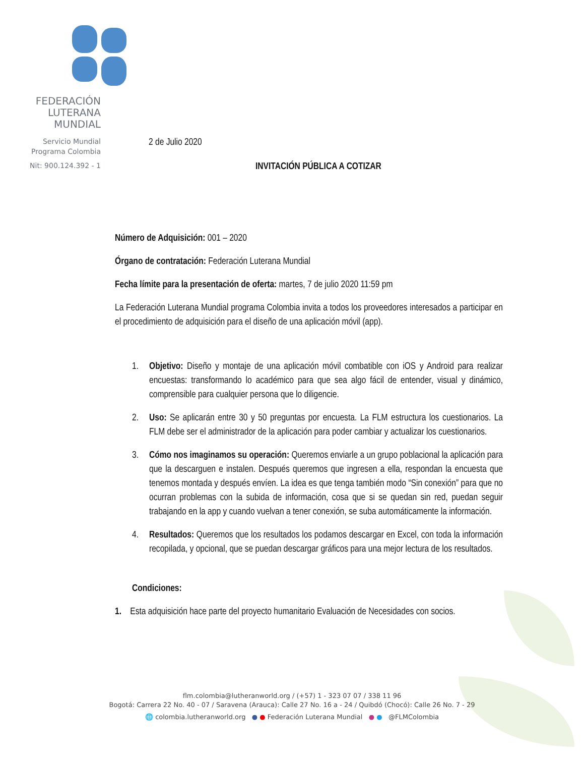FEDERACIÓN
LUTERANA
MUNDIAL
Servicio Mundial
Programa Colombia
Nit: 900.124.392 - 1
2 de Julio 2020
INVITACIÓN PÚBLICA A COTIZAR
Número de Adquisición: 001 – 2020
Órgano de contratación: Federación Luterana Mundial
Fecha límite para la presentación de oferta: martes, 7 de julio 2020 11:59 pm
La Federación Luterana Mundial programa Colombia invita a todos los proveedores interesados a participar en el procedimiento de adquisición para el diseño de una aplicación móvil (app).
1. Objetivo: Diseño y montaje de una aplicación móvil combatible con iOS y Android para realizar encuestas: transformando lo académico para que sea algo fácil de entender, visual y dinámico, comprensible para cualquier persona que lo diligencie.
2. Uso: Se aplicarán entre 30 y 50 preguntas por encuesta. La FLM estructura los cuestionarios. La FLM debe ser el administrador de la aplicación para poder cambiar y actualizar los cuestionarios.
3. Cómo nos imaginamos su operación: Queremos enviarle a un grupo poblacional la aplicación para que la descarguen e instalen. Después queremos que ingresen a ella, respondan la encuesta que tenemos montada y después envíen. La idea es que tenga también modo “Sin conexión” para que no ocurran problemas con la subida de información, cosa que si se quedan sin red, puedan seguir trabajando en la app y cuando vuelvan a tener conexión, se suba automáticamente la información.
4. Resultados: Queremos que los resultados los podamos descargar en Excel, con toda la información recopilada, y opcional, que se puedan descargar gráficos para una mejor lectura de los resultados.
Condiciones:
1. Esta adquisición hace parte del proyecto humanitario Evaluación de Necesidades con socios.
flm.colombia@lutheranworld.org / (+57) 1 - 323 07 07 / 338 11 96
Bogotá: Carrera 22 No. 40 - 07 / Saravena (Arauca): Calle 27 No. 16 a - 24 / Quibdó (Chocó): Calle 26 No. 7 - 29
🌐 colombia.lutheranworld.org ● ● Federación Luterana Mundial ● ● @FLMColombia